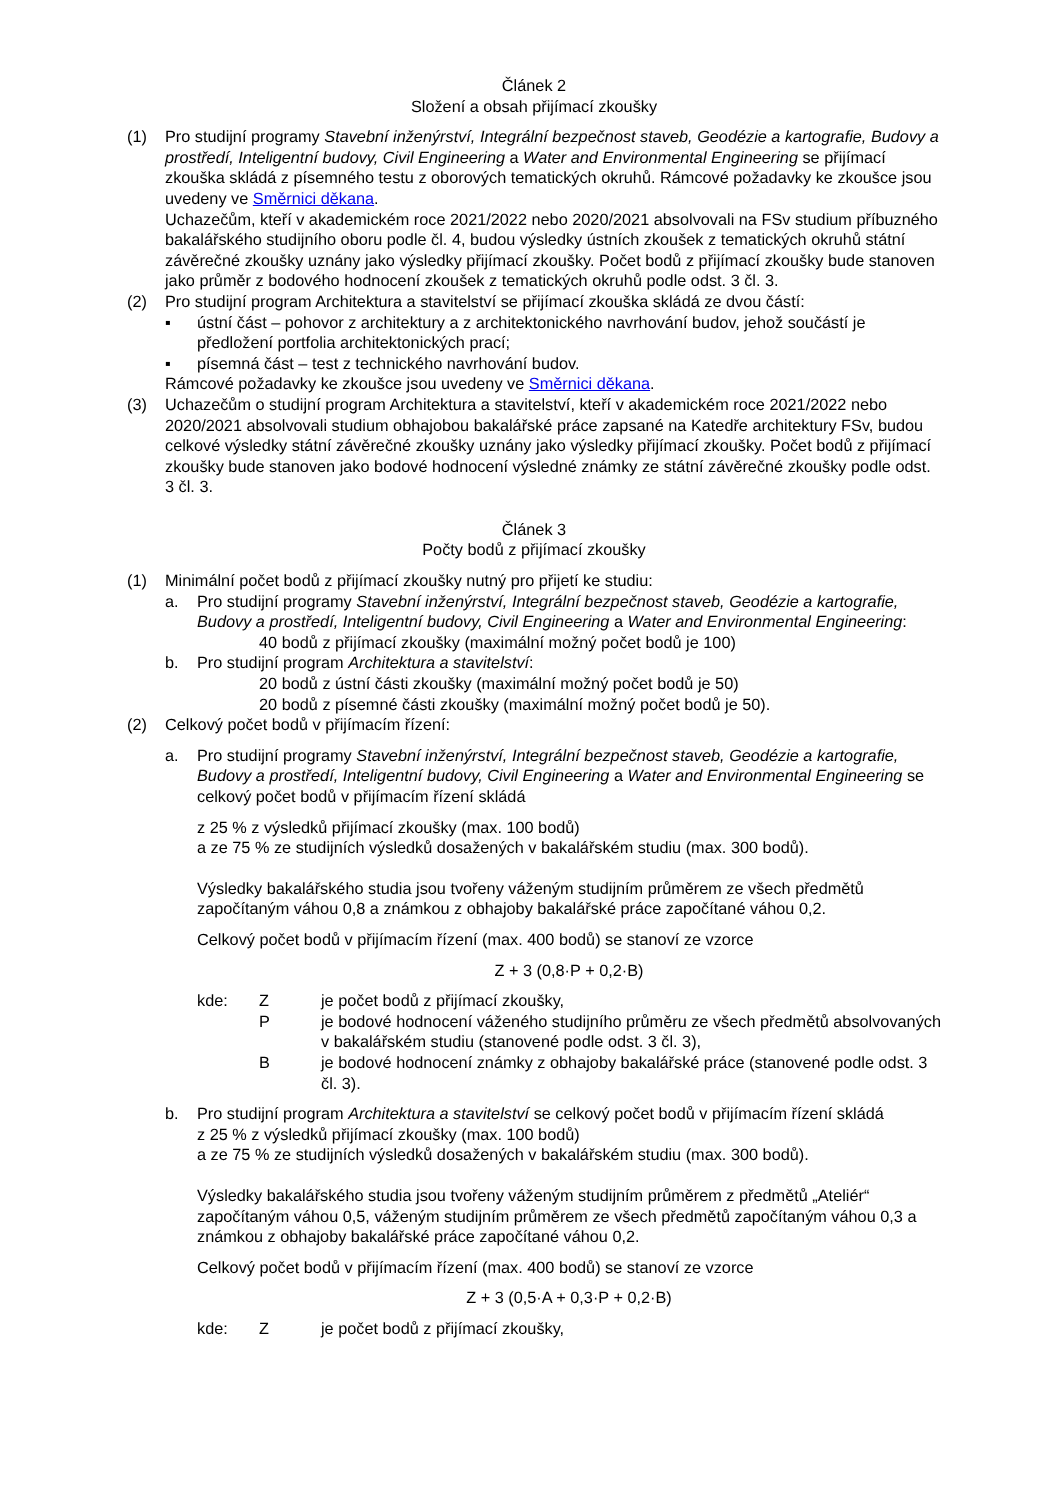Článek 2
Složení a obsah přijímací zkoušky
(1) Pro studijní programy Stavební inženýrství, Integrální bezpečnost staveb, Geodézie a kartografie, Budovy a prostředí, Inteligentní budovy, Civil Engineering a Water and Environmental Engineering se přijímací zkouška skládá z písemného testu z oborových tematických okruhů. Rámcové požadavky ke zkoušce jsou uvedeny ve Směrnici děkana.
Uchazečům, kteří v akademickém roce 2021/2022 nebo 2020/2021 absolvovali na FSv studium příbuzného bakalářského studijního oboru podle čl. 4, budou výsledky ústních zkoušek z tematických okruhů státní závěrečné zkoušky uznány jako výsledky přijímací zkoušky. Počet bodů z přijímací zkoušky bude stanoven jako průměr z bodového hodnocení zkoušek z tematických okruhů podle odst. 3 čl. 3.
(2) Pro studijní program Architektura a stavitelství se přijímací zkouška skládá ze dvou částí:
▪ ústní část – pohovor z architektury a z architektonického navrhování budov, jehož součástí je předložení portfolia architektonických prací;
▪ písemná část – test z technického navrhování budov.
Rámcové požadavky ke zkoušce jsou uvedeny ve Směrnici děkana.
(3) Uchazečům o studijní program Architektura a stavitelství, kteří v akademickém roce 2021/2022 nebo 2020/2021 absolvovali studium obhajobou bakalářské práce zapsané na Katedře architektury FSv, budou celkové výsledky státní závěrečné zkoušky uznány jako výsledky přijímací zkoušky. Počet bodů z přijímací zkoušky bude stanoven jako bodové hodnocení výsledné známky ze státní závěrečné zkoušky podle odst. 3 čl. 3.
Článek 3
Počty bodů z přijímací zkoušky
(1) Minimální počet bodů z přijímací zkoušky nutný pro přijetí ke studiu:
a. Pro studijní programy Stavební inženýrství, Integrální bezpečnost staveb, Geodézie a kartografie, Budovy a prostředí, Inteligentní budovy, Civil Engineering a Water and Environmental Engineering:
40 bodů z přijímací zkoušky (maximální možný počet bodů je 100)
b. Pro studijní program Architektura a stavitelství:
20 bodů z ústní části zkoušky (maximální možný počet bodů je 50)
20 bodů z písemné části zkoušky (maximální možný počet bodů je 50).
(2) Celkový počet bodů v přijímacím řízení:
a. Pro studijní programy Stavební inženýrství, Integrální bezpečnost staveb, Geodézie a kartografie, Budovy a prostředí, Inteligentní budovy, Civil Engineering a Water and Environmental Engineering se celkový počet bodů v přijímacím řízení skládá
z 25 % z výsledků přijímací zkoušky (max. 100 bodů)
a ze 75 % ze studijních výsledků dosažených v bakalářském studiu (max. 300 bodů).
Výsledky bakalářského studia jsou tvořeny váženým studijním průměrem ze všech předmětů započítaným váhou 0,8 a známkou z obhajoby bakalářské práce započítané váhou 0,2.
Celkový počet bodů v přijímacím řízení (max. 400 bodů) se stanoví ze vzorce
Z + 3 (0,8·P + 0,2·B)
kde: Z je počet bodů z přijímací zkoušky,
P je bodové hodnocení váženého studijního průměru ze všech předmětů absolvovaných v bakalářském studiu (stanovené podle odst. 3 čl. 3),
B je bodové hodnocení známky z obhajoby bakalářské práce (stanovené podle odst. 3 čl. 3).
b. Pro studijní program Architektura a stavitelství se celkový počet bodů v přijímacím řízení skládá
z 25 % z výsledků přijímací zkoušky (max. 100 bodů)
a ze 75 % ze studijních výsledků dosažených v bakalářském studiu (max. 300 bodů).
Výsledky bakalářského studia jsou tvořeny váženým studijním průměrem z předmětů „Ateliér“ započítaným váhou 0,5, váženým studijním průměrem ze všech předmětů započítaným váhou 0,3 a známkou z obhajoby bakalářské práce započítané váhou 0,2.
Celkový počet bodů v přijímacím řízení (max. 400 bodů) se stanoví ze vzorce
Z + 3 (0,5·A + 0,3·P + 0,2·B)
kde: Z je počet bodů z přijímací zkoušky,